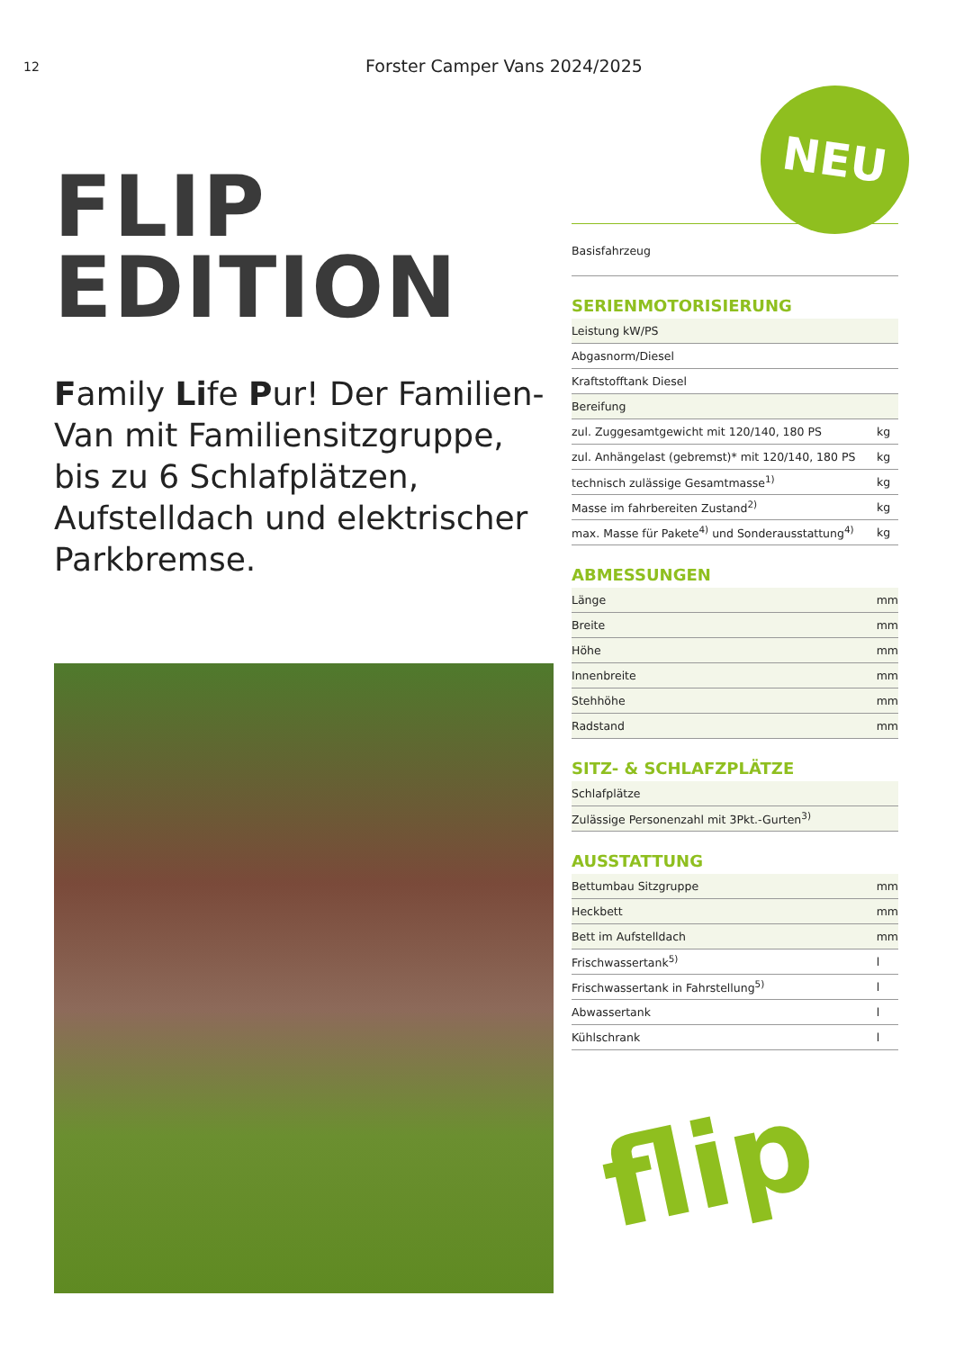12
Forster Camper Vans 2024/2025
NEU
FLIP
EDITION
Family Life Pur! Der Familien-Van mit Familiensitzgruppe, bis zu 6 Schlafplätzen, Aufstelldach und elektrischer Parkbremse.
Basisfahrzeug
SERIENMOTORISIERUNG
| Leistung kW/PS | |
| Abgasnorm/Diesel | |
| Kraftstofftank Diesel | |
| Bereifung | |
| zul. Zuggesamtgewicht mit 120/140, 180 PS | kg |
| zul. Anhängelast (gebremst)* mit 120/140, 180 PS | kg |
| technisch zulässige Gesamtmasse<sup>1)</sup> | kg |
| Masse im fahrbereiten Zustand<sup>2)</sup> | kg |
| max. Masse für Pakete<sup>4)</sup> und Sonderausstattung<sup>4)</sup> | kg |
ABMESSUNGEN
| Länge | mm |
| Breite | mm |
| Höhe | mm |
| Innenbreite | mm |
| Stehhöhe | mm |
| Radstand | mm |
SITZ- & SCHLAFZPLÄTZE
| Schlafplätze | |
| Zulässige Personenzahl mit 3Pkt.-Gurten<sup>3)</sup> | |
AUSSTATTUNG
| Bettumbau Sitzgruppe | mm |
| Heckbett | mm |
| Bett im Aufstelldach | mm |
| Frischwassertank<sup>5)</sup> | l |
| Frischwassertank in Fahrstellung<sup>5)</sup> | l |
| Abwassertank | l |
| Kühlschrank | l |
flip